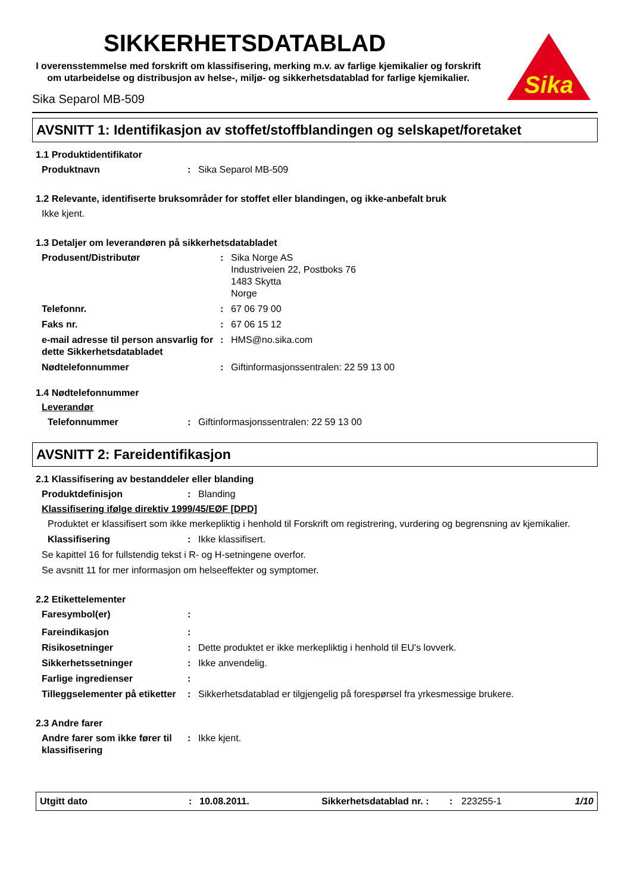SIKKERHETSDATABLAD
I overensstemmelse med forskrift om klassifisering, merking m.v. av farlige kjemikalier og forskrift om utarbeidelse og distribusjon av helse-, miljø- og sikkerhetsdatablad for farlige kjemikalier.
Sika
Sika Separol MB-509
AVSNITT 1: Identifikasjon av stoffet/stoffblandingen og selskapet/foretaket
1.1 Produktidentifikator
Produktnavn : Sika Separol MB-509
1.2 Relevante, identifiserte bruksområder for stoffet eller blandingen, og ikke-anbefalt bruk
Ikke kjent.
1.3 Detaljer om leverandøren på sikkerhetsdatabladet
Produsent/Distributør : Sika Norge AS
Industriveien 22, Postboks 76
1483 Skytta
Norge
Telefonnr. : 67 06 79 00
Faks nr. : 67 06 15 12
e-mail adresse til person ansvarlig for dette Sikkerhetsdatabladet
: HMS@no.sika.com
Nødtelefonnummer : Giftinformasjonssentralen: 22 59 13 00
1.4 Nødtelefonnummer
Leverandør
Telefonnummer : Giftinformasjonssentralen: 22 59 13 00
AVSNITT 2: Fareidentifikasjon
2.1 Klassifisering av bestanddeler eller blanding
Produktdefinisjon : Blanding
Klassifisering ifølge direktiv 1999/45/EØF [DPD]
Produktet er klassifisert som ikke merkepliktig i henhold til Forskrift om registrering, vurdering og begrensning av kjemikalier.
Klassifisering : Ikke klassifisert.
Se kapittel 16 for fullstendig tekst i R- og H-setningene overfor.
Se avsnitt 11 for mer informasjon om helseeffekter og symptomer.
2.2 Etikettelementer
Faresymbol(er) :
Fareindikasjon :
Risikosetninger : Dette produktet er ikke merkepliktig i henhold til EU's lovverk.
Sikkerhetssetninger : Ikke anvendelig.
Farlige ingredienser :
Tilleggselementer på etiketter
: Sikkerhetsdatablad er tilgjengelig på forespørsel fra yrkesmessige brukere.
2.3 Andre farer
Andre farer som ikke fører til klassifisering
: Ikke kjent.
Utgitt dato: 10.08.2011. Sikkerhetsdatablad nr. :: 223255-1 1/10